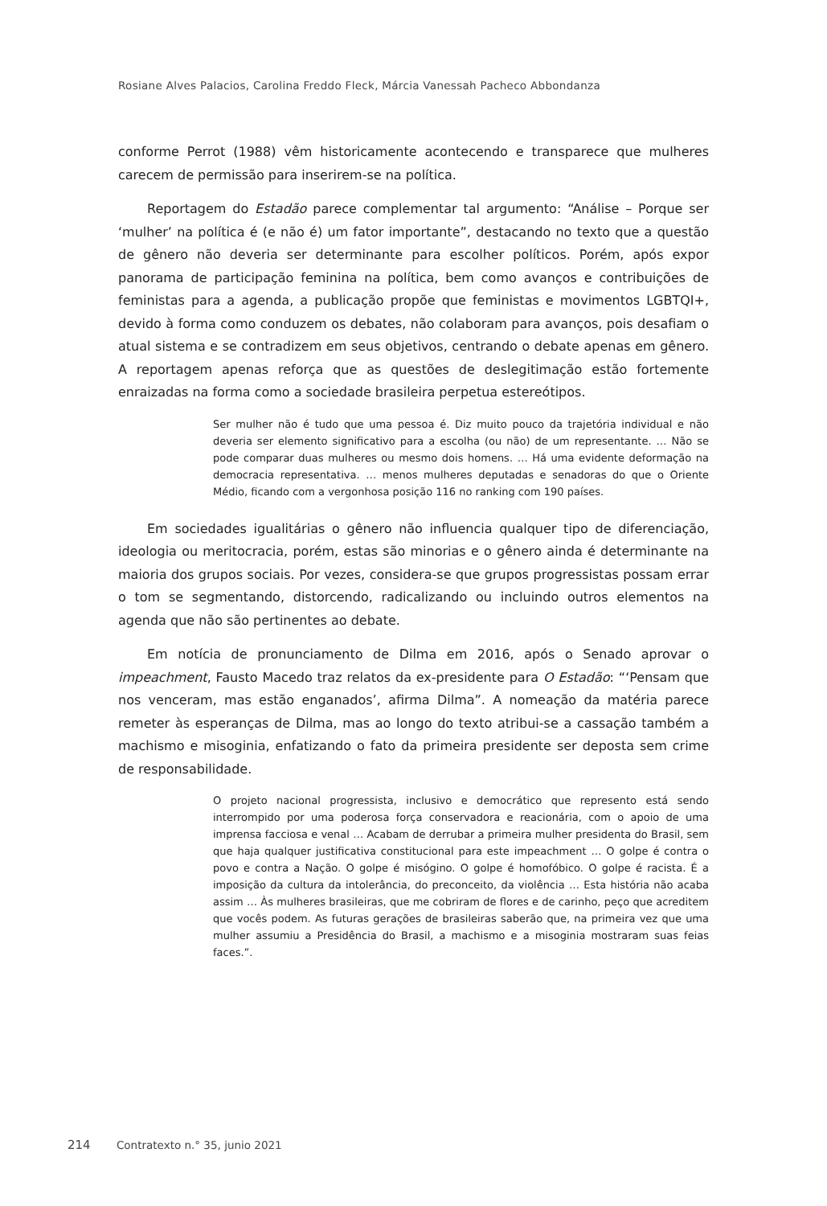Rosiane Alves Palacios, Carolina Freddo Fleck, Márcia Vanessah Pacheco Abbondanza
conforme Perrot (1988) vêm historicamente acontecendo e transparece que mulheres carecem de permissão para inserirem-se na política.
Reportagem do Estadão parece complementar tal argumento: “Análise – Porque ser ‘mulher’ na política é (e não é) um fator importante”, destacando no texto que a questão de gênero não deveria ser determinante para escolher políticos. Porém, após expor panorama de participação feminina na política, bem como avanços e contribuições de feministas para a agenda, a publicação propõe que feministas e movimentos LGBTQI+, devido à forma como conduzem os debates, não colaboram para avanços, pois desafiam o atual sistema e se contradizem em seus objetivos, centrando o debate apenas em gênero. A reportagem apenas reforça que as questões de deslegitimação estão fortemente enraizadas na forma como a sociedade brasileira perpetua estereótipos.
Ser mulher não é tudo que uma pessoa é. Diz muito pouco da trajetória individual e não deveria ser elemento significativo para a escolha (ou não) de um representante. … Não se pode comparar duas mulheres ou mesmo dois homens. … Há uma evidente deformação na democracia representativa. … menos mulheres deputadas e senadoras do que o Oriente Médio, ficando com a vergonhosa posição 116 no ranking com 190 países.
Em sociedades igualitárias o gênero não influencia qualquer tipo de diferenciação, ideologia ou meritocracia, porém, estas são minorias e o gênero ainda é determinante na maioria dos grupos sociais. Por vezes, considera-se que grupos progressistas possam errar o tom se segmentando, distorcendo, radicalizando ou incluindo outros elementos na agenda que não são pertinentes ao debate.
Em notícia de pronunciamento de Dilma em 2016, após o Senado aprovar o impeachment, Fausto Macedo traz relatos da ex-presidente para O Estadão: “‘Pensam que nos venceram, mas estão enganados’, afirma Dilma”. A nomeação da matéria parece remeter às esperanças de Dilma, mas ao longo do texto atribui-se a cassação também a machismo e misoginia, enfatizando o fato da primeira presidente ser deposta sem crime de responsabilidade.
O projeto nacional progressista, inclusivo e democrático que represento está sendo interrompido por uma poderosa força conservadora e reacionária, com o apoio de uma imprensa facciosa e venal … Acabam de derrubar a primeira mulher presidenta do Brasil, sem que haja qualquer justificativa constitucional para este impeachment … O golpe é contra o povo e contra a Nação. O golpe é misógino. O golpe é homofóbico. O golpe é racista. É a imposição da cultura da intolerância, do preconceito, da violência … Esta história não acaba assim … Às mulheres brasileiras, que me cobriram de flores e de carinho, peço que acreditem que vocês podem. As futuras gerações de brasileiras saberão que, na primeira vez que uma mulher assumiu a Presidência do Brasil, a machismo e a misoginia mostraram suas feias faces.”.
214 Contratexto n.° 35, junio 2021